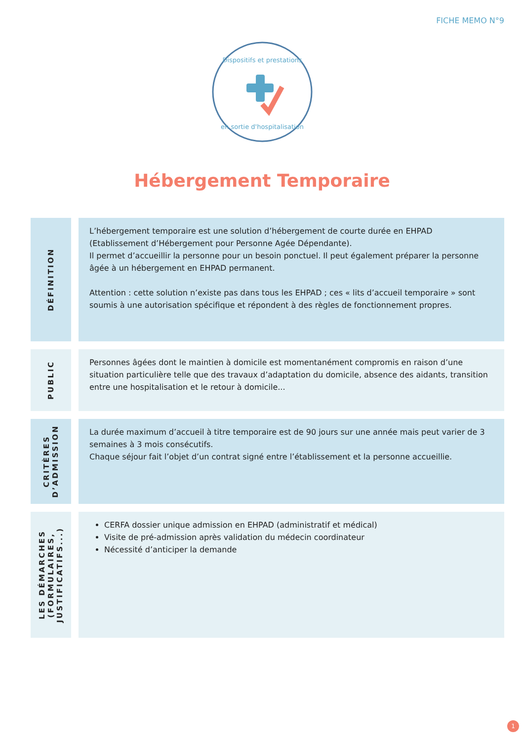FICHE MEMO N°9
Dispositifs et prestations
en sortie d'hospitalisation
Hébergement Temporaire
DÉFINITION
L’hébergement temporaire est une solution d’hébergement de courte durée en EHPAD (Etablissement d’Hébergement pour Personne Agée Dépendante).
Il permet d’accueillir la personne pour un besoin ponctuel. Il peut également préparer la personne âgée à un hébergement en EHPAD permanent.
Attention : cette solution n’existe pas dans tous les EHPAD ; ces « lits d’accueil temporaire » sont soumis à une autorisation spécifique et répondent à des règles de fonctionnement propres.
PUBLIC
Personnes âgées dont le maintien à domicile est momentanément compromis en raison d’une situation particulière telle que des travaux d’adaptation du domicile, absence des aidants, transition entre une hospitalisation et le retour à domicile...
CRITÈRES
D’ADMISSION
La durée maximum d’accueil à titre temporaire est de 90 jours sur une année mais peut varier de 3 semaines à 3 mois consécutifs.
Chaque séjour fait l’objet d’un contrat signé entre l’établissement et la personne accueillie.
LES DÉMARCHES
(FORMULAIRES,
JUSTIFICATIFS...)
CERFA dossier unique admission en EHPAD (administratif et médical)
Visite de pré-admission après validation du médecin coordinateur
Nécessité d’anticiper la demande
1